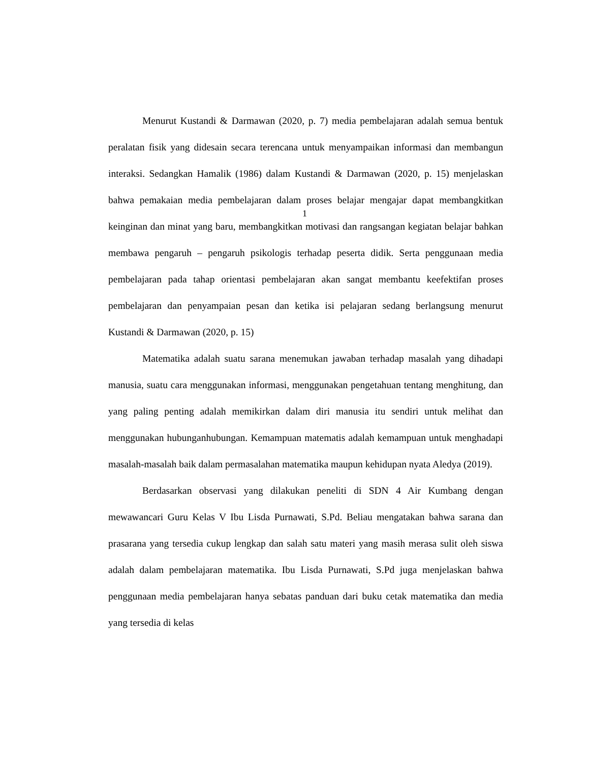Menurut Kustandi & Darmawan (2020, p. 7) media pembelajaran adalah semua bentuk peralatan fisik yang didesain secara terencana untuk menyampaikan informasi dan membangun interaksi. Sedangkan Hamalik (1986) dalam Kustandi & Darmawan (2020, p. 15) menjelaskan bahwa pemakaian media pembelajaran dalam proses belajar mengajar dapat membangkitkan keinginan dan minat yang baru, membangkitkan motivasi dan rangsangan kegiatan belajar bahkan membawa pengaruh – pengaruh psikologis terhadap peserta didik. Serta penggunaan media pembelajaran pada tahap orientasi pembelajaran akan sangat membantu keefektifan proses pembelajaran dan penyampaian pesan dan ketika isi pelajaran sedang berlangsung menurut Kustandi & Darmawan (2020, p. 15)
Matematika adalah suatu sarana menemukan jawaban terhadap masalah yang dihadapi manusia, suatu cara menggunakan informasi, menggunakan pengetahuan tentang menghitung, dan yang paling penting adalah memikirkan dalam diri manusia itu sendiri untuk melihat dan menggunakan hubunganhubungan. Kemampuan matematis adalah kemampuan untuk menghadapi masalah-masalah baik dalam permasalahan matematika maupun kehidupan nyata Aledya (2019).
Berdasarkan observasi yang dilakukan peneliti di SDN 4 Air Kumbang dengan mewawancari Guru Kelas V Ibu Lisda Purnawati, S.Pd. Beliau mengatakan bahwa sarana dan prasarana yang tersedia cukup lengkap dan salah satu materi yang masih merasa sulit oleh siswa adalah dalam pembelajaran matematika. Ibu Lisda Purnawati, S.Pd juga menjelaskan bahwa penggunaan media pembelajaran hanya sebatas panduan dari buku cetak matematika dan media yang tersedia di kelas
1